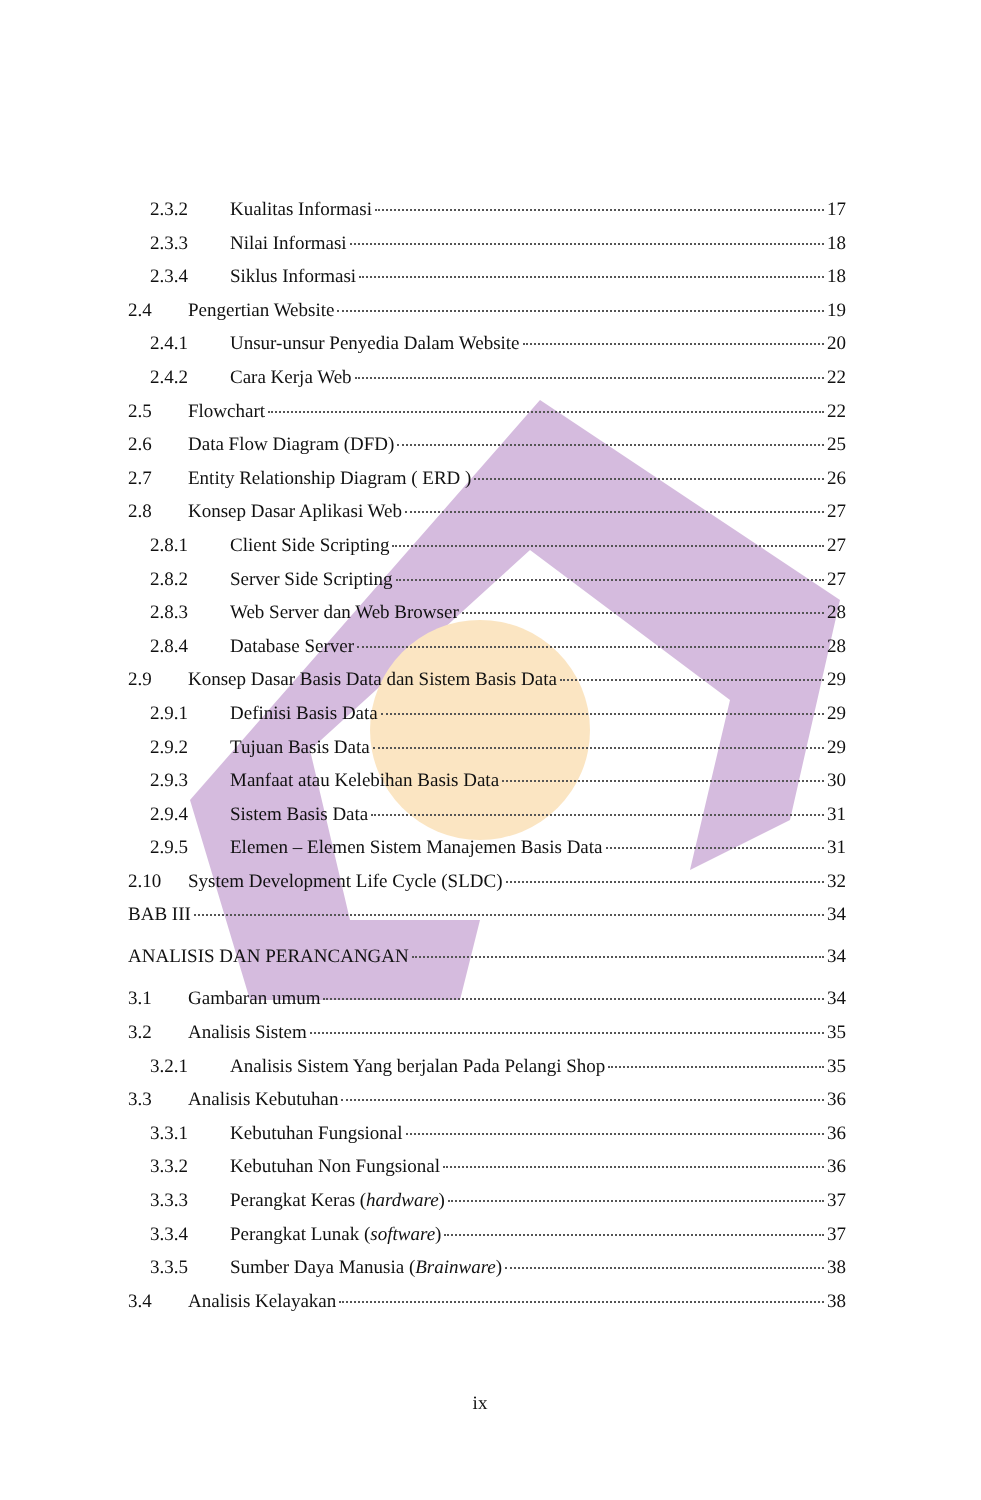2.3.2 Kualitas Informasi 17
2.3.3 Nilai Informasi 18
2.3.4 Siklus Informasi 18
2.4 Pengertian Website 19
2.4.1 Unsur-unsur Penyedia Dalam Website 20
2.4.2 Cara Kerja Web 22
2.5 Flowchart 22
2.6 Data Flow Diagram (DFD) 25
2.7 Entity Relationship Diagram ( ERD ) 26
2.8 Konsep Dasar Aplikasi Web 27
2.8.1 Client Side Scripting 27
2.8.2 Server Side Scripting 27
2.8.3 Web Server dan Web Browser 28
2.8.4 Database Server 28
2.9 Konsep Dasar Basis Data dan Sistem Basis Data 29
2.9.1 Definisi Basis Data 29
2.9.2 Tujuan Basis Data 29
2.9.3 Manfaat atau Kelebihan Basis Data 30
2.9.4 Sistem Basis Data 31
2.9.5 Elemen – Elemen Sistem Manajemen Basis Data 31
2.10 System Development Life Cycle (SLDC) 32
BAB III 34
ANALISIS DAN PERANCANGAN 34
3.1 Gambaran umum 34
3.2 Analisis Sistem 35
3.2.1 Analisis Sistem Yang berjalan Pada Pelangi Shop 35
3.3 Analisis Kebutuhan 36
3.3.1 Kebutuhan Fungsional 36
3.3.2 Kebutuhan Non Fungsional 36
3.3.3 Perangkat Keras (hardware) 37
3.3.4 Perangkat Lunak (software) 37
3.3.5 Sumber Daya Manusia (Brainware) 38
3.4 Analisis Kelayakan 38
ix